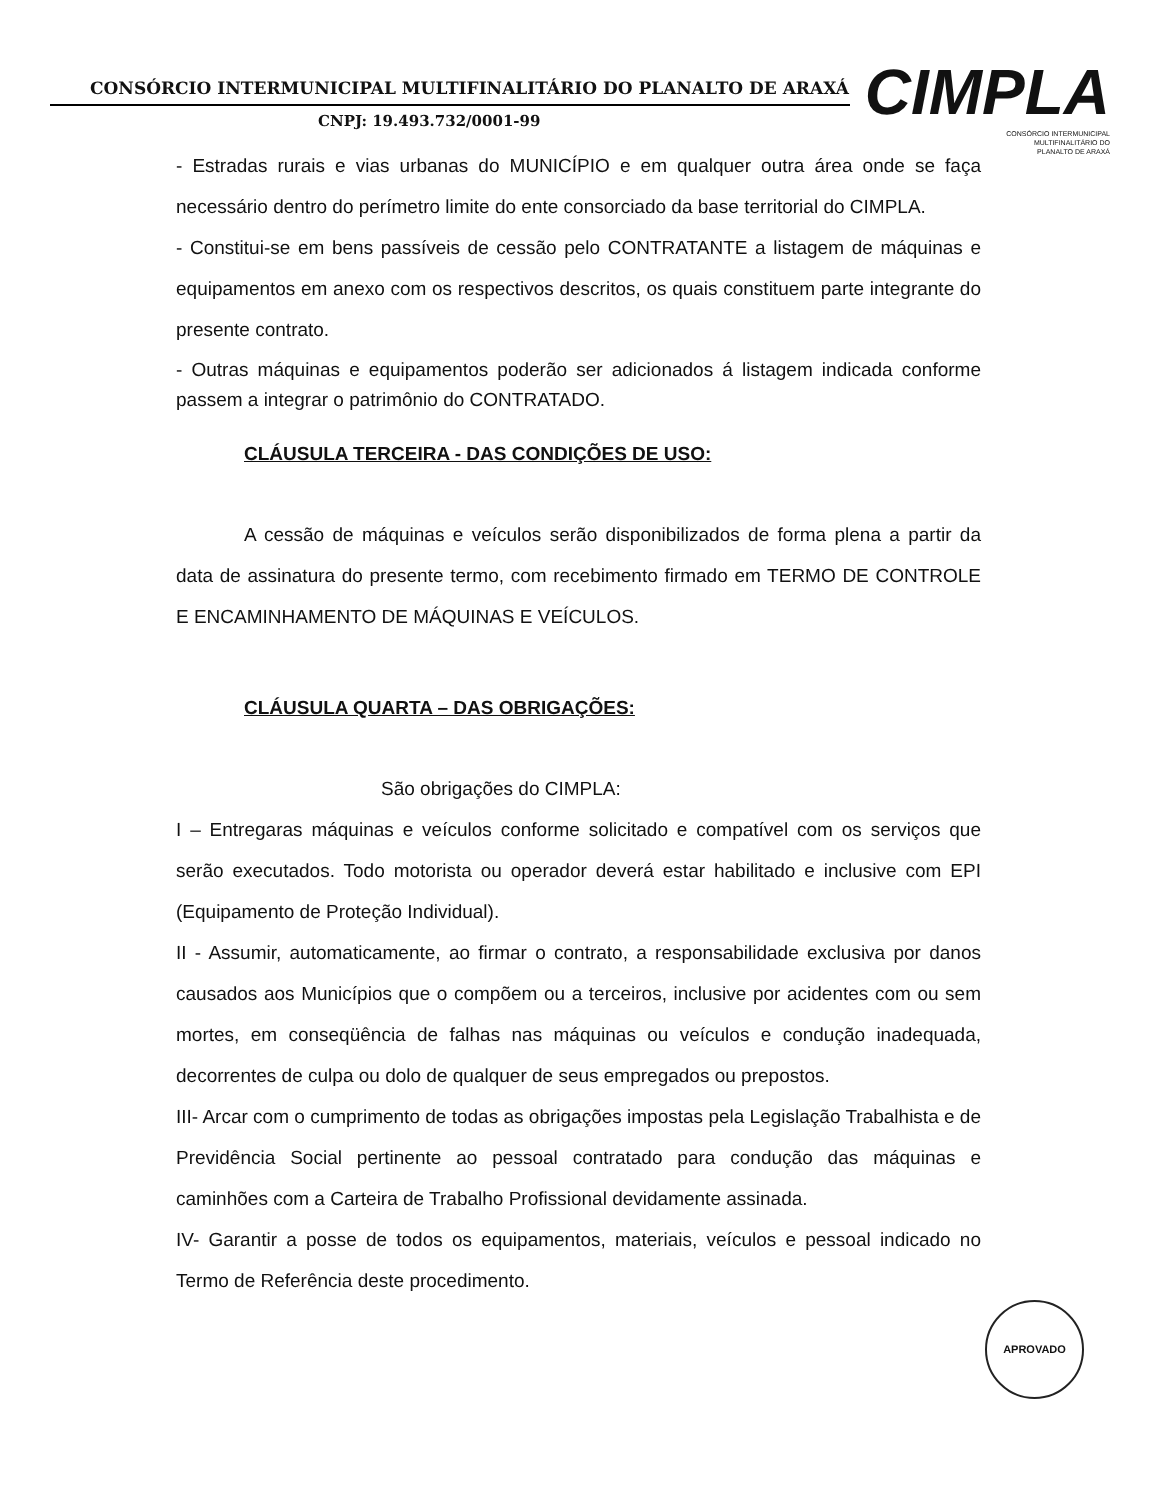CONSÓRCIO INTERMUNICIPAL MULTIFINALITÁRIO DO PLANALTO DE ARAXÁ
CNPJ: 19.493.732/0001-99
CIMPLA
CONSÓRCIO INTERMUNICIPAL
MULTIFINALITÁRIO DO
PLANALTO DE ARAXÁ
- Estradas rurais e vias urbanas do MUNICÍPIO e em qualquer outra área onde se faça necessário dentro do perímetro limite do ente consorciado da base territorial do CIMPLA.
- Constitui-se em bens passíveis de cessão pelo CONTRATANTE a listagem de máquinas e equipamentos em anexo com os respectivos descritos, os quais constituem parte integrante do presente contrato.
- Outras máquinas e equipamentos poderão ser adicionados á listagem indicada conforme passem a integrar o patrimônio do CONTRATADO.
CLÁUSULA TERCEIRA - DAS CONDIÇÕES DE USO:
A cessão de máquinas e veículos serão disponibilizados de forma plena a partir da data de assinatura do presente termo, com recebimento firmado em TERMO DE CONTROLE E ENCAMINHAMENTO DE MÁQUINAS E VEÍCULOS.
CLÁUSULA QUARTA – DAS OBRIGAÇÕES:
São obrigações do CIMPLA:
I – Entregaras máquinas e veículos conforme solicitado e compatível com os serviços que serão executados. Todo motorista ou operador deverá estar habilitado e inclusive com EPI (Equipamento de Proteção Individual).
II - Assumir, automaticamente, ao firmar o contrato, a responsabilidade exclusiva por danos causados aos Municípios que o compõem ou a terceiros, inclusive por acidentes com ou sem mortes, em conseqüência de falhas nas máquinas ou veículos e condução inadequada, decorrentes de culpa ou dolo de qualquer de seus empregados ou prepostos.
III- Arcar com o cumprimento de todas as obrigações impostas pela Legislação Trabalhista e de Previdência Social pertinente ao pessoal contratado para condução das máquinas e caminhões com a Carteira de Trabalho Profissional devidamente assinada.
IV- Garantir a posse de todos os equipamentos, materiais, veículos e pessoal indicado no Termo de Referência deste procedimento.
APROVADO